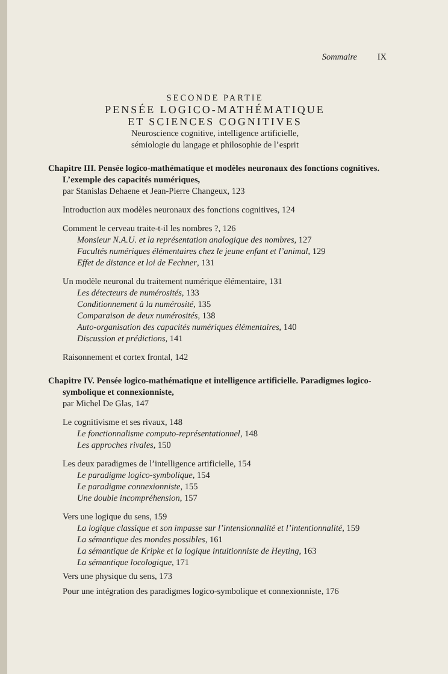Sommaire IX
SECONDE PARTIE
PENSÉE LOGICO-MATHÉMATIQUE
ET SCIENCES COGNITIVES
Neuroscience cognitive, intelligence artificielle,
sémiologie du langage et philosophie de l’esprit
Chapitre III. Pensée logico-mathématique et modèles neuronaux des fonctions cognitives. L’exemple des capacités numériques,
par Stanislas Dehaene et Jean-Pierre Changeux, 123
Introduction aux modèles neuronaux des fonctions cognitives, 124
Comment le cerveau traite-t-il les nombres ?, 126
Monsieur N.A.U. et la représentation analogique des nombres, 127
Facultés numériques élémentaires chez le jeune enfant et l’animal, 129
Effet de distance et loi de Fechner, 131
Un modèle neuronal du traitement numérique élémentaire, 131
Les détecteurs de numérosités, 133
Conditionnement à la numérosité, 135
Comparaison de deux numérosités, 138
Auto-organisation des capacités numériques élémentaires, 140
Discussion et prédictions, 141
Raisonnement et cortex frontal, 142
Chapitre IV. Pensée logico-mathématique et intelligence artificielle. Paradigmes logico-symbolique et connexionniste,
par Michel De Glas, 147
Le cognitivisme et ses rivaux, 148
Le fonctionnalisme computo-représentationnel, 148
Les approches rivales, 150
Les deux paradigmes de l’intelligence artificielle, 154
Le paradigme logico-symbolique, 154
Le paradigme connexionniste, 155
Une double incompréhension, 157
Vers une logique du sens, 159
La logique classique et son impasse sur l’intensionnalité et l’intentionnalité, 159
La sémantique des mondes possibles, 161
La sémantique de Kripke et la logique intuitionniste de Heyting, 163
La sémantique locologique, 171
Vers une physique du sens, 173
Pour une intégration des paradigmes logico-symbolique et connexionniste, 176